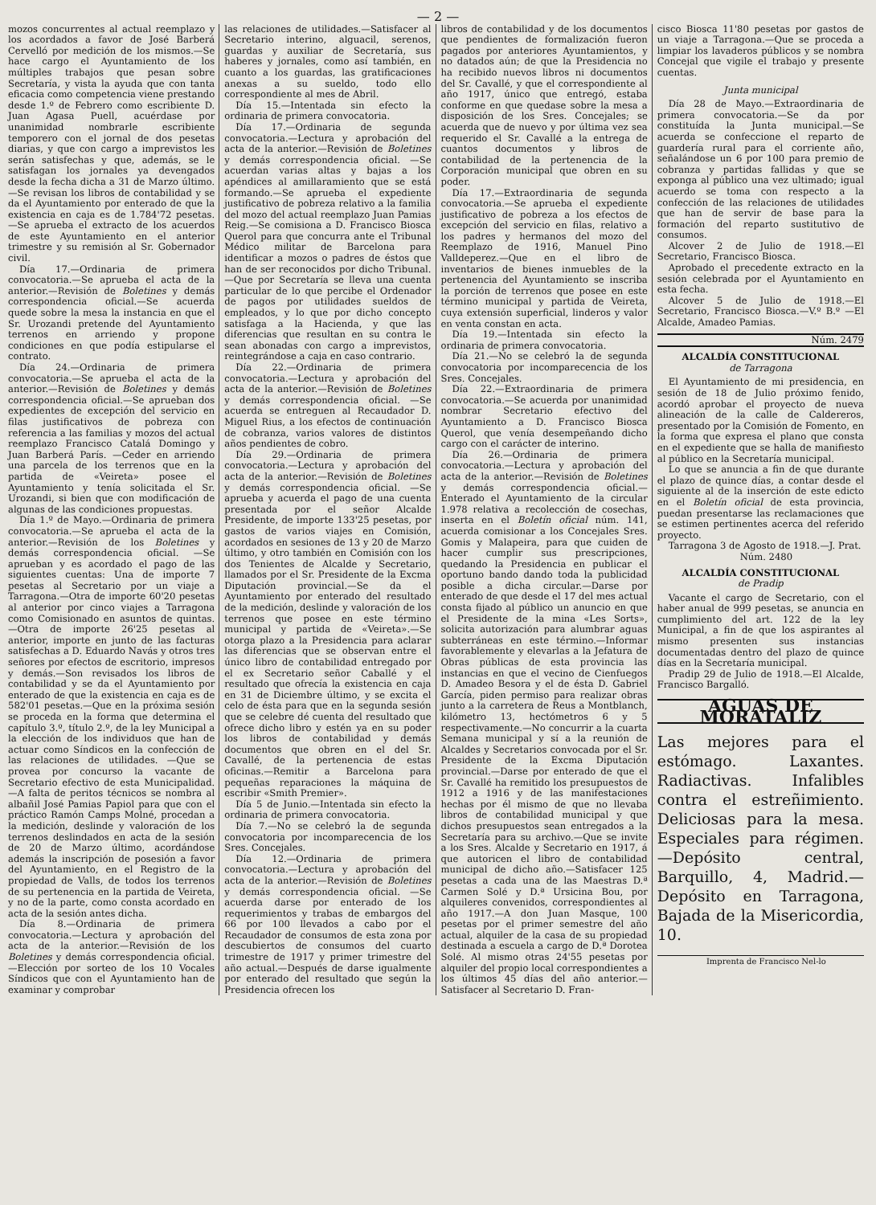— 2 —
mozos concurrentes al actual reemplazo y los acordados a favor de José Barberá Cervelló por medición de los mismos.—Se hace cargo el Ayuntamiento de los múltiples trabajos que pesan sobre Secretaría, y vista la ayuda que con tanta eficacia como competencia viene prestando desde 1.º de Febrero como escribiente D. Juan Agasa Puell, acuérdase por unanimidad nombrarle escribiente temporero con el jornal de dos pesetas diarias, y que con cargo a imprevistos les serán satisfechas y que, además, se le satisfagan los jornales ya devengados desde la fecha dicha a 31 de Marzo último. —Se revisan los libros de contabilidad y se da el Ayuntamiento por enterado de que la existencia en caja es de 1.784'72 pesetas.—Se aprueba el extracto de los acuerdos de este Ayuntamiento en el anterior trimestre y su remisión al Sr. Gobernador civil.
Día 17.—Ordinaria de primera convocatoria.—Se aprueba el acta de la anterior.—Revisión de Boletines y demás correspondencia oficial.—Se acuerda quede sobre la mesa la instancia en que el Sr. Urozandi pretende del Ayuntamiento terrenos en arriendo y propone condiciones en que podía estipularse el contrato.
Día 24.—Ordinaria de primera convocatoria.—Se aprueba el acta de la anterior.—Revisión de Boletines y demás correspondencia oficial.—Se aprueban dos expedientes de excepción del servicio en filas justificativos de pobreza con referencia a las familias y mozos del actual reemplazo Francisco Catalá Domingo y Juan Barberá París. —Ceder en arriendo una parcela de los terrenos que en la partida de «Veireta» posee el Ayuntamiento y tenía solicitada el Sr. Urozandi, si bien que con modificación de algunas de las condiciones propuestas.
Día 1.º de Mayo.—Ordinaria de primera convocatoria.—Se aprueba el acta de la anterior.—Revisión de los Boletines y demás correspondencia oficial. —Se aprueban y es acordado el pago de las siguientes cuentas: Una de importe 7 pesetas al Secretario por un viaje a Tarragona.—Otra de importe 60'20 pesetas al anterior por cinco viajes a Tarragona como Comisionado en asuntos de quintas.—Otra de importe 26'25 pesetas al anterior, importe en junto de las facturas satisfechas a D. Eduardo Navás y otros tres señores por efectos de escritorio, impresos y demás.—Son revisados los libros de contabilidad y se da el Ayuntamiento por enterado de que la existencia en caja es de 582'01 pesetas.—Que en la próxima sesión se proceda en la forma que determina el capítulo 3.º, título 2.º, de la ley Municipal a la elección de los individuos que han de actuar como Síndicos en la confección de las relaciones de utilidades. —Que se provea por concurso la vacante de Secretario efectivo de esta Municipalidad.—A falta de peritos técnicos se nombra al albañil José Pamias Papiol para que con el práctico Ramón Camps Molné, procedan a la medición, deslinde y valoración de los terrenos deslindados en acta de la sesión de 20 de Marzo último, acordándose además la inscripción de posesión a favor del Ayuntamiento, en el Registro de la propiedad de Valls, de todos los terrenos de su pertenencia en la partida de Veireta, y no de la parte, como consta acordado en acta de la sesión antes dicha.
Día 8.—Ordinaria de primera convocatoria.—Lectura y aprobación del acta de la anterior.—Revisión de los Boletines y demás correspondencia oficial.—Elección por sorteo de los 10 Vocales Síndicos que con el Ayuntamiento han de examinar y comprobar
las relaciones de utilidades.—Satisfacer al Secretario interino, alguacil, serenos, guardas y auxiliar de Secretaría, sus haberes y jornales, como así también, en cuanto a los guardas, las gratificaciones anexas a su sueldo, todo ello correspondiente al mes de Abril.
Día 15.—Intentada sin efecto la ordinaria de primera convocatoria.
Día 17.—Ordinaria de segunda convocatoria.—Lectura y aprobación del acta de la anterior.—Revisión de Boletines y demás correspondencia oficial. —Se acuerdan varias altas y bajas a los apéndices al amillaramiento que se está formando.—Se aprueba el expediente justificativo de pobreza relativo a la familia del mozo del actual reemplazo Juan Pamias Reig.—Se comisiona a D. Francisco Biosca Querol para que concurra ante el Tribunal Médico militar de Barcelona para identificar a mozos o padres de éstos que han de ser reconocidos por dicho Tribunal.—Que por Secretaría se lleva una cuenta particular de lo que percibe el Ordenador de pagos por utilidades sueldos de empleados, y lo que por dicho concepto satisfaga a la Hacienda, y que las diferencias que resultan en su contra le sean abonadas con cargo a imprevistos, reintegrándose a caja en caso contrario.
Día 22.—Ordinaria de primera convocatoria.—Lectura y aprobación del acta de la anterior.—Revisión de Boletines y demás correspondencia oficial. —Se acuerda se entreguen al Recaudador D. Miguel Rius, a los efectos de continuación de cobranza, varios valores de distintos años pendientes de cobro.
Día 29.—Ordinaria de primera convocatoria.—Lectura y aprobación del acta de la anterior.—Revisión de Boletines y demás correspondencia oficial. —Se aprueba y acuerda el pago de una cuenta presentada por el señor Alcalde Presidente, de importe 133'25 pesetas, por gastos de varios viajes en Comisión, acordados en sesiones de 13 y 20 de Marzo último, y otro también en Comisión con los dos Tenientes de Alcalde y Secretario, llamados por el Sr. Presidente de la Excma Diputación provincial.—Se da el Ayuntamiento por enterado del resultado de la medición, deslinde y valoración de los terrenos que posee en este término municipal y partida de «Veireta».—Se otorga plazo a la Presidencia para aclarar las diferencias que se observan entre el único libro de contabilidad entregado por el ex Secretario señor Caballé y el resultado que ofrecía la existencia en caja en 31 de Diciembre último, y se excita el celo de ésta para que en la segunda sesión que se celebre dé cuenta del resultado que ofrece dicho libro y estén ya en su poder los libros de contabilidad y demás documentos que obren en el del Sr. Cavallé, de la pertenencia de estas oficinas.—Remitir a Barcelona para pequeñas reparaciones la máquina de escribir «Smith Premier».
Día 5 de Junio.—Intentada sin efecto la ordinaria de primera convocatoria.
Día 7.—No se celebró la de segunda convocatoria por incomparecencia de los Sres. Concejales.
Día 12.—Ordinaria de primera convocatoria.—Lectura y aprobación del acta de la anterior.—Revisión de Boletines y demás correspondencia oficial. —Se acuerda darse por enterado de los requerimientos y trabas de embargos del 66 por 100 llevados a cabo por el Recaudador de consumos de esta zona por descubiertos de consumos del cuarto trimestre de 1917 y primer trimestre del año actual.—Después de darse igualmente por enterado del resultado que según la Presidencia ofrecen los
libros de contabilidad y de los documentos que pendientes de formalización fueron pagados por anteriores Ayuntamientos, y no datados aún; de que la Presidencia no ha recibido nuevos libros ni documentos del Sr. Cavallé, y que el correspondiente al año 1917, único que entregó, estaba conforme en que quedase sobre la mesa a disposición de los Sres. Concejales; se acuerda que de nuevo y por última vez sea requerido el Sr. Cavallé a la entrega de cuantos documentos y libros de contabilidad de la pertenencia de la Corporación municipal que obren en su poder.
Día 17.—Extraordinaria de segunda convocatoria.—Se aprueba el expediente justificativo de pobreza a los efectos de excepción del servicio en filas, relativo a los padres y hermanos del mozo del Reemplazo de 1916, Manuel Pino Valldeperez.—Que en el libro de inventarios de bienes inmuebles de la pertenencia del Ayuntamiento se inscriba la porción de terrenos que posee en este término municipal y partida de Veireta, cuya extensión superficial, linderos y valor en venta constan en acta.
Día 19.—Intentada sin efecto la ordinaria de primera convocatoria.
Día 21.—No se celebró la de segunda convocatoria por incomparecencia de los Sres. Concejales.
Día 22.—Extraordinaria de primera convocatoria.—Se acuerda por unanimidad nombrar Secretario efectivo del Ayuntamiento a D. Francisco Biosca Querol, que venía desempeñando dicho cargo con el carácter de interino.
Día 26.—Ordinaria de primera convocatoria.—Lectura y aprobación del acta de la anterior.—Revisión de Boletines y demás correspondencia oficial.—Enterado el Ayuntamiento de la circular 1.978 relativa a recolección de cosechas, inserta en el Boletín oficial núm. 141, acuerda comisionar a los Concejales Sres. Gomis y Malapeira, para que cuiden de hacer cumplir sus prescripciones, quedando la Presidencia en publicar el oportuno bando dando toda la publicidad posible a dicha circular.—Darse por enterado de que desde el 17 del mes actual consta fijado al público un anuncio en que el Presidente de la mina «Les Sorts», solicita autorización para alumbrar aguas subterráneas en este término.—Informar favorablemente y elevarlas a la Jefatura de Obras públicas de esta provincia las instancias en que el vecino de Cienfuegos D. Amadeo Besora y el de ésta D. Gabriel García, piden permiso para realizar obras junto a la carretera de Reus a Montblanch, kilómetro 13, hectómetros 6 y 5 respectivamente.—No concurrir a la cuarta Semana municipal y sí a la reunión de Alcaldes y Secretarios convocada por el Sr. Presidente de la Excma Diputación provincial.—Darse por enterado de que el Sr. Cavallé ha remitido los presupuestos de 1912 a 1916 y de las manifestaciones hechas por él mismo de que no llevaba libros de contabilidad municipal y que dichos presupuestos sean entregados a la Secretaría para su archivo.—Que se invite a los Sres. Alcalde y Secretario en 1917, á que autoricen el libro de contabilidad municipal de dicho año.—Satisfacer 125 pesetas a cada una de las Maestras D.ª Carmen Solé y D.ª Ursicina Bou, por alquileres convenidos, correspondientes al año 1917.—A don Juan Masque, 100 pesetas por el primer semestre del año actual, alquiler de la casa de su propiedad destinada a escuela a cargo de D.ª Dorotea Solé. Al mismo otras 24'55 pesetas por alquiler del propio local correspondientes a los últimos 45 días del año anterior.—Satisfacer al Secretario D. Fran-
cisco Biosca 11'80 pesetas por gastos de un viaje a Tarragona.—Que se proceda a limpiar los lavaderos públicos y se nombra Concejal que vigile el trabajo y presente cuentas.
Junta municipal
Día 28 de Mayo.—Extraordinaria de primera convocatoria.—Se da por constituída la Junta municipal.—Se acuerda se confeccione el reparto de guardería rural para el corriente año, señalándose un 6 por 100 para premio de cobranza y partidas fallidas y que se exponga al público una vez ultimado; igual acuerdo se toma con respecto a la confección de las relaciones de utilidades que han de servir de base para la formación del reparto sustitutivo de consumos.
Alcover 2 de Julio de 1918.—El Secretario, Francisco Biosca.
Aprobado el precedente extracto en la sesión celebrada por el Ayuntamiento en esta fecha.
Alcover 5 de Julio de 1918.—El Secretario, Francisco Biosca.—V.º B.º —El Alcalde, Amadeo Pamias.
Núm. 2479
ALCALDÍA CONSTITUCIONAL
de Tarragona
El Ayuntamiento de mi presidencia, en sesión de 18 de Julio próximo fenido, acordó aprobar el proyecto de nueva alineación de la calle de Caldereros, presentado por la Comisión de Fomento, en la forma que expresa el plano que consta en el expediente que se halla de manifiesto al público en la Secretaría municipal.
Lo que se anuncia a fin de que durante el plazo de quince días, a contar desde el siguiente al de la inserción de este edicto en el Boletín oficial de esta provincia, puedan presentarse las reclamaciones que se estimen pertinentes acerca del referido proyecto.
Tarragona 3 de Agosto de 1918.—J. Prat.
Núm. 2480
ALCALDÍA CONSTITUCIONAL
de Pradip
Vacante el cargo de Secretario, con el haber anual de 999 pesetas, se anuncia en cumplimiento del art. 122 de la ley Municipal, a fin de que los aspirantes al mismo presenten sus instancias documentadas dentro del plazo de quince días en la Secretaría municipal.
Pradip 29 de Julio de 1918.—El Alcalde, Francisco Bargalló.
AGUAS DE MORATALIZ
Las mejores para el estómago. Laxantes. Radiactivas. Infalibles contra el estreñimiento. Deliciosas para la mesa. Especiales para régimen.—Depósito central, Barquillo, 4, Madrid.—Depósito en Tarragona, Bajada de la Misericordia, 10.
Imprenta de Francisco Nel-lo